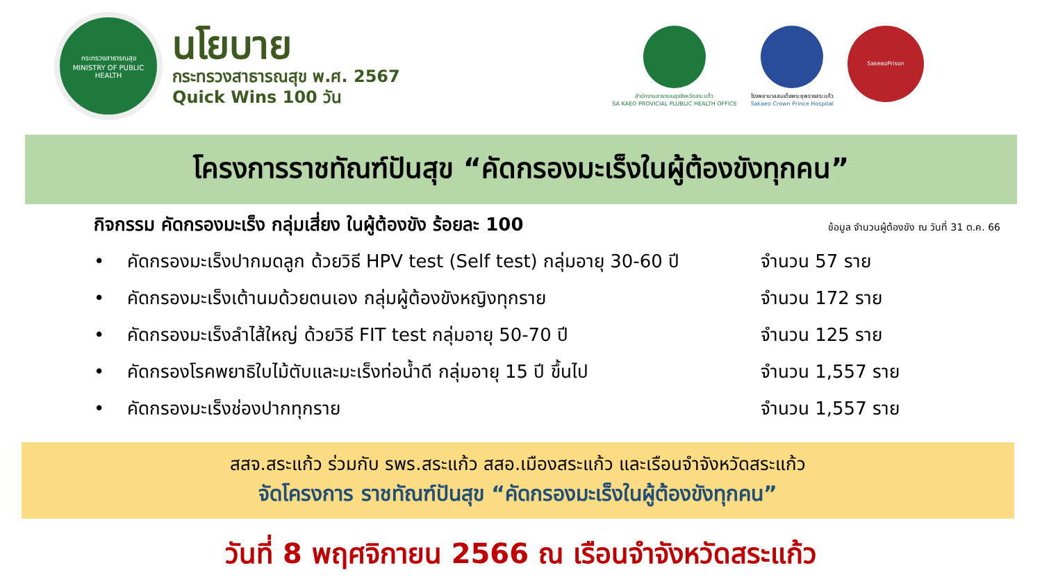กระทรวงสาธารณสุข
MINISTRY OF PUBLIC HEALTH
นโยบาย
กระทรวงสาธารณสุข พ.ศ. 2567
Quick Wins 100 วัน
สำนักงานสาธารณสุขจังหวัดสระแก้ว
SA KAEO PROVICIAL PLUBLIC HEALTH OFFICE
โรงพยาบาลสมเด็จพระยุพราชสระแก้ว
Sakaeo Crown Prince Hospital
SakeaoPrison
โครงการราชทัณฑ์ปันสุข “คัดกรองมะเร็งในผู้ต้องขังทุกคน”
กิจกรรม คัดกรองมะเร็ง กลุ่มเสี่ยง ในผู้ต้องขัง ร้อยละ 100 ข้อมูล จำนวนผู้ต้องขัง ณ วันที่ 31 ต.ค. 66
• คัดกรองมะเร็งปากมดลูก ด้วยวิธี HPV test (Self test) กลุ่มอายุ 30-60 ปี จำนวน 57 ราย
• คัดกรองมะเร็งเต้านมด้วยตนเอง กลุ่มผู้ต้องขังหญิงทุกราย จำนวน 172 ราย
• คัดกรองมะเร็งลำไส้ใหญ่ ด้วยวิธี FIT test กลุ่มอายุ 50-70 ปี จำนวน 125 ราย
• คัดกรองโรคพยาธิใบไม้ตับและมะเร็งท่อน้ำดี กลุ่มอายุ 15 ปี ขึ้นไป จำนวน 1,557 ราย
• คัดกรองมะเร็งช่องปากทุกราย จำนวน 1,557 ราย
สสจ.สระแก้ว ร่วมกับ รพร.สระแก้ว สสอ.เมืองสระแก้ว และเรือนจำจังหวัดสระแก้ว
จัดโครงการ ราชทัณฑ์ปันสุข “คัดกรองมะเร็งในผู้ต้องขังทุกคน”
วันที่ 8 พฤศจิกายน 2566 ณ เรือนจำจังหวัดสระแก้ว